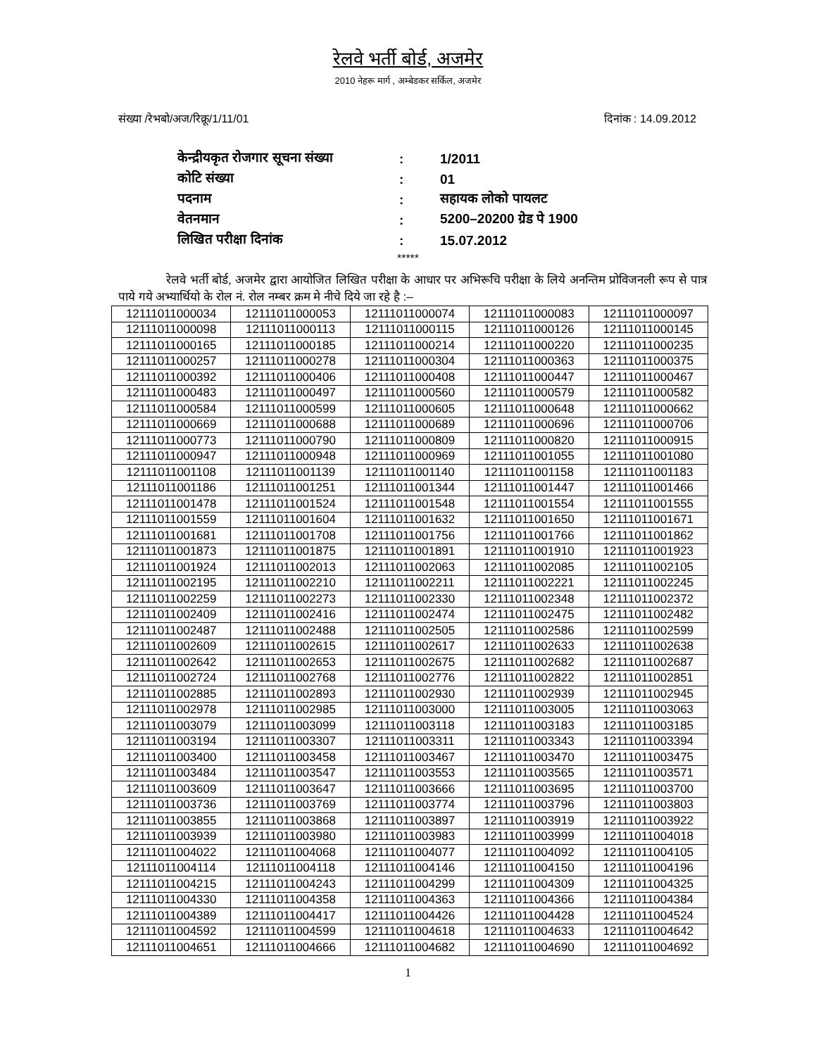रेलवे भर्ती बोर्ड, अजमेर
2010 नेहरू मार्ग , अम्बेडकर सर्किल, अजमेर
संख्या /रेभबो/अज/रिक्रू/1/11/01 दिनांक : 14.09.2012
| केन्द्रीयकृत रोजगार सूचना संख्या | : | 1/2011 |
| कोटि संख्या | : | 01 |
| पदनाम | : | सहायक लोको पायलट |
| वेतनमान | : | 5200–20200 ग्रेड पे 1900 |
| लिखित परीक्षा दिनांक | : | 15.07.2012 |
*****
रेलवे भर्ती बोर्ड, अजमेर द्वारा आयोजित लिखित परीक्षा के आधार पर अभिरूचि परीक्षा के लिये अनन्तिम प्रोविजनली रूप से पात्र पाये गये अभ्यार्थियो के रोल नं. रोल नम्बर क्रम मे नीचे दिये जा रहे है :–
| 12111011000034 | 12111011000053 | 12111011000074 | 12111011000083 | 12111011000097 |
| 12111011000098 | 12111011000113 | 12111011000115 | 12111011000126 | 12111011000145 |
| 12111011000165 | 12111011000185 | 12111011000214 | 12111011000220 | 12111011000235 |
| 12111011000257 | 12111011000278 | 12111011000304 | 12111011000363 | 12111011000375 |
| 12111011000392 | 12111011000406 | 12111011000408 | 12111011000447 | 12111011000467 |
| 12111011000483 | 12111011000497 | 12111011000560 | 12111011000579 | 12111011000582 |
| 12111011000584 | 12111011000599 | 12111011000605 | 12111011000648 | 12111011000662 |
| 12111011000669 | 12111011000688 | 12111011000689 | 12111011000696 | 12111011000706 |
| 12111011000773 | 12111011000790 | 12111011000809 | 12111011000820 | 12111011000915 |
| 12111011000947 | 12111011000948 | 12111011000969 | 12111011001055 | 12111011001080 |
| 12111011001108 | 12111011001139 | 12111011001140 | 12111011001158 | 12111011001183 |
| 12111011001186 | 12111011001251 | 12111011001344 | 12111011001447 | 12111011001466 |
| 12111011001478 | 12111011001524 | 12111011001548 | 12111011001554 | 12111011001555 |
| 12111011001559 | 12111011001604 | 12111011001632 | 12111011001650 | 12111011001671 |
| 12111011001681 | 12111011001708 | 12111011001756 | 12111011001766 | 12111011001862 |
| 12111011001873 | 12111011001875 | 12111011001891 | 12111011001910 | 12111011001923 |
| 12111011001924 | 12111011002013 | 12111011002063 | 12111011002085 | 12111011002105 |
| 12111011002195 | 12111011002210 | 12111011002211 | 12111011002221 | 12111011002245 |
| 12111011002259 | 12111011002273 | 12111011002330 | 12111011002348 | 12111011002372 |
| 12111011002409 | 12111011002416 | 12111011002474 | 12111011002475 | 12111011002482 |
| 12111011002487 | 12111011002488 | 12111011002505 | 12111011002586 | 12111011002599 |
| 12111011002609 | 12111011002615 | 12111011002617 | 12111011002633 | 12111011002638 |
| 12111011002642 | 12111011002653 | 12111011002675 | 12111011002682 | 12111011002687 |
| 12111011002724 | 12111011002768 | 12111011002776 | 12111011002822 | 12111011002851 |
| 12111011002885 | 12111011002893 | 12111011002930 | 12111011002939 | 12111011002945 |
| 12111011002978 | 12111011002985 | 12111011003000 | 12111011003005 | 12111011003063 |
| 12111011003079 | 12111011003099 | 12111011003118 | 12111011003183 | 12111011003185 |
| 12111011003194 | 12111011003307 | 12111011003311 | 12111011003343 | 12111011003394 |
| 12111011003400 | 12111011003458 | 12111011003467 | 12111011003470 | 12111011003475 |
| 12111011003484 | 12111011003547 | 12111011003553 | 12111011003565 | 12111011003571 |
| 12111011003609 | 12111011003647 | 12111011003666 | 12111011003695 | 12111011003700 |
| 12111011003736 | 12111011003769 | 12111011003774 | 12111011003796 | 12111011003803 |
| 12111011003855 | 12111011003868 | 12111011003897 | 12111011003919 | 12111011003922 |
| 12111011003939 | 12111011003980 | 12111011003983 | 12111011003999 | 12111011004018 |
| 12111011004022 | 12111011004068 | 12111011004077 | 12111011004092 | 12111011004105 |
| 12111011004114 | 12111011004118 | 12111011004146 | 12111011004150 | 12111011004196 |
| 12111011004215 | 12111011004243 | 12111011004299 | 12111011004309 | 12111011004325 |
| 12111011004330 | 12111011004358 | 12111011004363 | 12111011004366 | 12111011004384 |
| 12111011004389 | 12111011004417 | 12111011004426 | 12111011004428 | 12111011004524 |
| 12111011004592 | 12111011004599 | 12111011004618 | 12111011004633 | 12111011004642 |
| 12111011004651 | 12111011004666 | 12111011004682 | 12111011004690 | 12111011004692 |
1